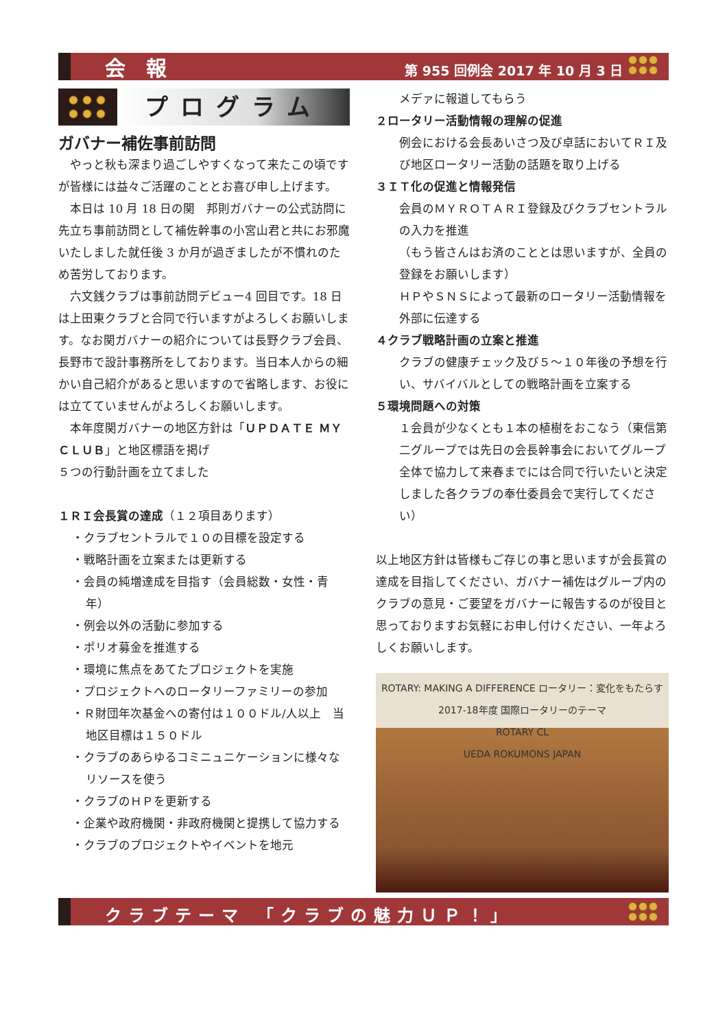会 報 第 955 回例会 2017 年 10 月 3 日
プログラム
ガバナー補佐事前訪問
　やっと秋も深まり過ごしやすくなって来たこの頃ですが皆様には益々ご活躍のこととお喜び申し上げます。
　本日は 10 月 18 日の関　邦則ガバナーの公式訪問に先立ち事前訪問として補佐幹事の小宮山君と共にお邪魔いたしました就任後 3 か月が過ぎましたが不慣れのため苦労しております。
　六文銭クラブは事前訪問デビュー4 回目です。18 日は上田東クラブと合同で行いますがよろしくお願いします。なお関ガバナーの紹介については長野クラブ会員、長野市で設計事務所をしております。当日本人からの細かい自己紹介があると思いますので省略します、お役には立てていませんがよろしくお願いします。
　本年度関ガバナーの地区方針は「ＵＰＤＡＴＥ ＭＹＣＬＵＢ」と地区標語を掲げ
５つの行動計画を立てました
１ＲＩ会長賞の達成（１２項目あります）
・クラブセントラルで１０の目標を設定する
・戦略計画を立案または更新する
・会員の純増達成を目指す（会員総数・女性・青年）
・例会以外の活動に参加する
・ポリオ募金を推進する
・環境に焦点をあてたプロジェクトを実施
・プロジェクトへのロータリーファミリーの参加
・Ｒ財団年次基金への寄付は１００ドル/人以上　当地区目標は１５０ドル
・クラブのあらゆるコミニュニケーションに様々なリソースを使う
・クラブのＨＰを更新する
・企業や政府機関・非政府機関と提携して協力する
・クラブのプロジェクトやイベントを地元
メデァに報道してもらう
２ロータリー活動情報の理解の促進
例会における会長あいさつ及び卓話においてＲＩ及び地区ロータリー活動の話題を取り上げる
３ＩＴ化の促進と情報発信
会員のＭＹＲＯＴＡＲＩ登録及びクラブセントラルの入力を推進
（もう皆さんはお済のこととは思いますが、全員の登録をお願いします）
ＨＰやＳＮＳによって最新のロータリー活動情報を外部に伝達する
４クラブ戦略計画の立案と推進
クラブの健康チェック及び５～１０年後の予想を行い、サバイバルとしての戦略計画を立案する
５環境問題への対策
１会員が少なくとも１本の植樹をおこなう（東信第二グループでは先日の会長幹事会においてグループ全体で協力して来春までには合同で行いたいと決定しました各クラブの奉仕委員会で実行してください）
以上地区方針は皆様もご存じの事と思いますが会長賞の達成を目指してください、ガバナー補佐はグループ内のクラブの意見・ご要望をガバナーに報告するのが役目と思っておりますお気軽にお申し付けください、一年よろしくお願いします。
ROTARY: MAKING A DIFFERENCE ロータリー：変化をもたらす
2017-18年度 国際ロータリーのテーマ
ROTARY CL
UEDA ROKUMONS JAPAN
クラブテーマ 「クラブの魅力ＵＰ！」